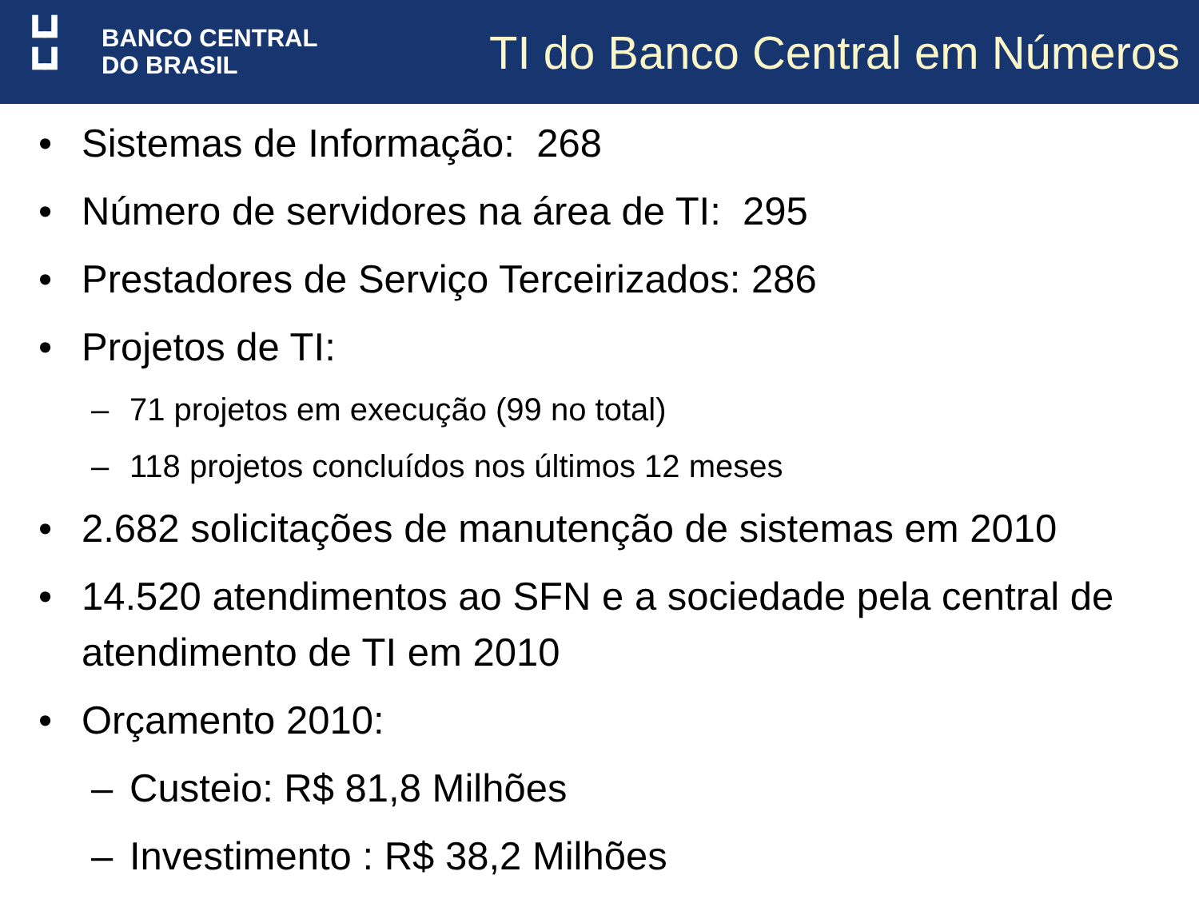┗┛
┗┛
BANCO CENTRAL
DO BRASIL
TI do Banco Central em Números
• Sistemas de Informação: 268
• Número de servidores na área de TI: 295
• Prestadores de Serviço Terceirizados: 286
• Projetos de TI:
– 71 projetos em execução (99 no total)
– 118 projetos concluídos nos últimos 12 meses
• 2.682 solicitações de manutenção de sistemas em 2010
• 14.520 atendimentos ao SFN e a sociedade pela central de atendimento de TI em 2010
• Orçamento 2010:
– Custeio: R$ 81,8 Milhões
– Investimento : R$ 38,2 Milhões